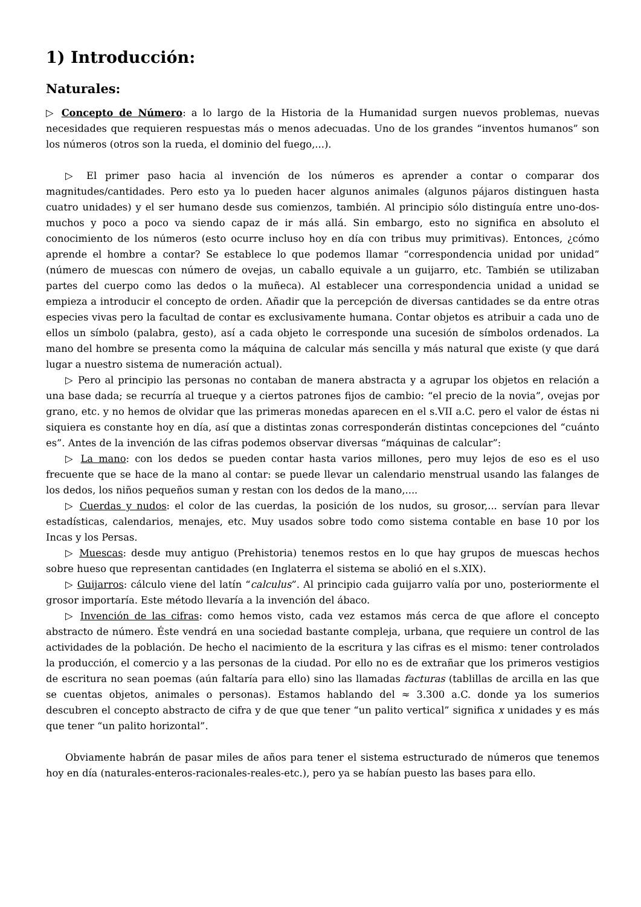1) Introducción:
Naturales:
▷ Concepto de Número: a lo largo de la Historia de la Humanidad surgen nuevos problemas, nuevas necesidades que requieren respuestas más o menos adecuadas. Uno de los grandes “inventos humanos” son los números (otros son la rueda, el dominio del fuego,...).
▷ El primer paso hacia al invención de los números es aprender a contar o comparar dos magnitudes/cantidades. Pero esto ya lo pueden hacer algunos animales (algunos pájaros distinguen hasta cuatro unidades) y el ser humano desde sus comienzos, también. Al principio sólo distinguía entre uno-dos-muchos y poco a poco va siendo capaz de ir más allá. Sin embargo, esto no significa en absoluto el conocimiento de los números (esto ocurre incluso hoy en día con tribus muy primitivas). Entonces, ¿cómo aprende el hombre a contar? Se establece lo que podemos llamar “correspondencia unidad por unidad” (número de muescas con número de ovejas, un caballo equivale a un guijarro, etc. También se utilizaban partes del cuerpo como las dedos o la muñeca). Al establecer una correspondencia unidad a unidad se empieza a introducir el concepto de orden. Añadir que la percepción de diversas cantidades se da entre otras especies vivas pero la facultad de contar es exclusivamente humana. Contar objetos es atribuir a cada uno de ellos un símbolo (palabra, gesto), así a cada objeto le corresponde una sucesión de símbolos ordenados. La mano del hombre se presenta como la máquina de calcular más sencilla y más natural que existe (y que dará lugar a nuestro sistema de numeración actual).
▷ Pero al principio las personas no contaban de manera abstracta y a agrupar los objetos en relación a una base dada; se recurría al trueque y a ciertos patrones fijos de cambio: “el precio de la novia”, ovejas por grano, etc. y no hemos de olvidar que las primeras monedas aparecen en el s.VII a.C. pero el valor de éstas ni siquiera es constante hoy en día, así que a distintas zonas corresponderán distintas concepciones del “cuánto es”. Antes de la invención de las cifras podemos observar diversas “máquinas de calcular”:
▷ La mano: con los dedos se pueden contar hasta varios millones, pero muy lejos de eso es el uso frecuente que se hace de la mano al contar: se puede llevar un calendario menstrual usando las falanges de los dedos, los niños pequeños suman y restan con los dedos de la mano,....
▷ Cuerdas y nudos: el color de las cuerdas, la posición de los nudos, su grosor,... servían para llevar estadísticas, calendarios, menajes, etc. Muy usados sobre todo como sistema contable en base 10 por los Incas y los Persas.
▷ Muescas: desde muy antiguo (Prehistoria) tenemos restos en lo que hay grupos de muescas hechos sobre hueso que representan cantidades (en Inglaterra el sistema se abolió en el s.XIX).
▷ Guijarros: cálculo viene del latín “calculus”. Al principio cada guijarro valía por uno, posteriormente el grosor importaría. Este método llevaría a la invención del ábaco.
▷ Invención de las cifras: como hemos visto, cada vez estamos más cerca de que aflore el concepto abstracto de número. Éste vendrá en una sociedad bastante compleja, urbana, que requiere un control de las actividades de la población. De hecho el nacimiento de la escritura y las cifras es el mismo: tener controlados la producción, el comercio y a las personas de la ciudad. Por ello no es de extrañar que los primeros vestigios de escritura no sean poemas (aún faltaría para ello) sino las llamadas facturas (tablillas de arcilla en las que se cuentas objetos, animales o personas). Estamos hablando del ≈ 3.300 a.C. donde ya los sumerios descubren el concepto abstracto de cifra y de que que tener “un palito vertical” significa x unidades y es más que tener “un palito horizontal”.
Obviamente habrán de pasar miles de años para tener el sistema estructurado de números que tenemos hoy en día (naturales-enteros-racionales-reales-etc.), pero ya se habían puesto las bases para ello.